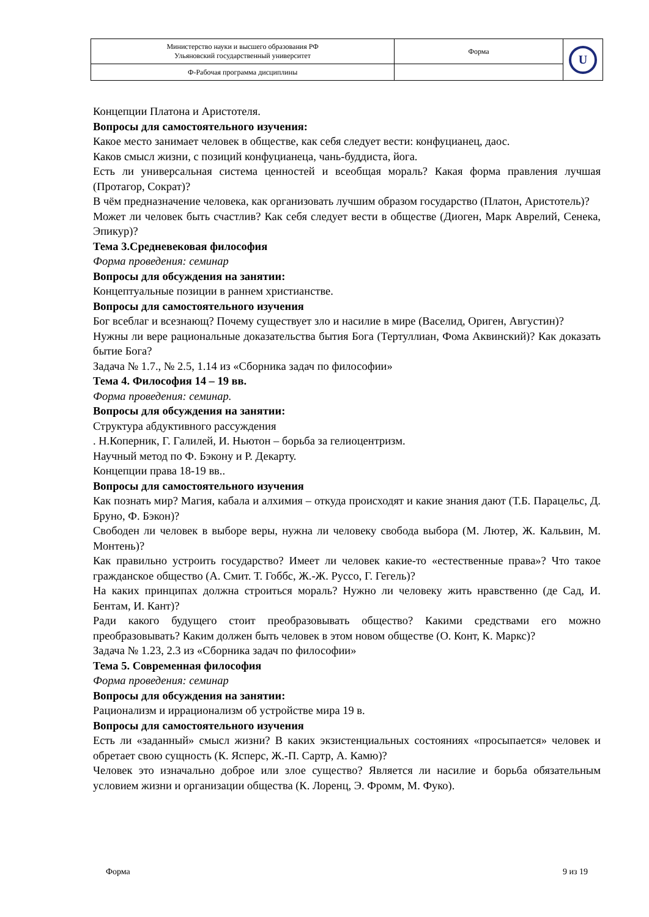| Министерство науки и высшего образования РФ Ульяновский государственный университет | Форма | U |
| Ф-Рабочая программа дисциплины | | |
Концепции Платона и Аристотеля.
Вопросы для самостоятельного изучения:
Какое место занимает человек в обществе, как себя следует вести: конфуцианец, даос.
Каков смысл жизни, с позиций конфуцианеца, чань-буддиста, йога.
Есть ли универсальная система ценностей и всеобщая мораль? Какая форма правления лучшая (Протагор, Сократ)?
В чём предназначение человека, как организовать лучшим образом государство (Платон, Аристотель)?
Может ли человек быть счастлив? Как себя следует вести в обществе (Диоген, Марк Аврелий, Сенека, Эпикур)?
Тема 3.Средневековая философия
Форма проведения: семинар
Вопросы для обсуждения на занятии:
Концептуальные позиции в раннем христианстве.
Вопросы для самостоятельного изучения
Бог всеблаг и всезнающ? Почему существует зло и насилие в мире (Васелид, Ориген, Августин)?
Нужны ли вере рациональные доказательства бытия Бога (Тертуллиан, Фома Аквинский)? Как доказать бытие Бога?
Задача № 1.7., № 2.5, 1.14 из «Сборника задач по философии»
Тема 4. Философия 14 – 19 вв.
Форма проведения: семинар.
Вопросы для обсуждения на занятии:
Структура абдуктивного рассуждения
. Н.Коперник, Г. Галилей, И. Ньютон – борьба за гелиоцентризм.
Научный метод по Ф. Бэкону и Р. Декарту.
Концепции права 18-19 вв..
Вопросы для самостоятельного изучения
Как познать мир? Магия, кабала и алхимия – откуда происходят и какие знания дают (Т.Б. Парацельс, Д. Бруно, Ф. Бэкон)?
Свободен ли человек в выборе веры, нужна ли человеку свобода выбора (М. Лютер, Ж. Кальвин, М. Монтень)?
Как правильно устроить государство? Имеет ли человек какие-то «естественные права»? Что такое гражданское общество (А. Смит. Т. Гоббс, Ж.-Ж. Руссо, Г. Гегель)?
На каких принципах должна строиться мораль? Нужно ли человеку жить нравственно (де Сад, И. Бентам, И. Кант)?
Ради какого будущего стоит преобразовывать общество? Какими средствами его можно преобразовывать? Каким должен быть человек в этом новом обществе (О. Конт, К. Маркс)?
Задача № 1.23, 2.3 из «Сборника задач по философии»
Тема 5. Современная философия
Форма проведения: семинар
Вопросы для обсуждения на занятии:
Рационализм и иррационализм об устройстве мира 19 в.
Вопросы для самостоятельного изучения
Есть ли «заданный» смысл жизни? В каких экзистенциальных состояниях «просыпается» человек и обретает свою сущность (К. Ясперс, Ж.-П. Сартр, А. Камю)?
Человек это изначально доброе или злое существо? Является ли насилие и борьба обязательным условием жизни и организации общества (К. Лоренц, Э. Фромм, М. Фуко).
Форма 9 из 19